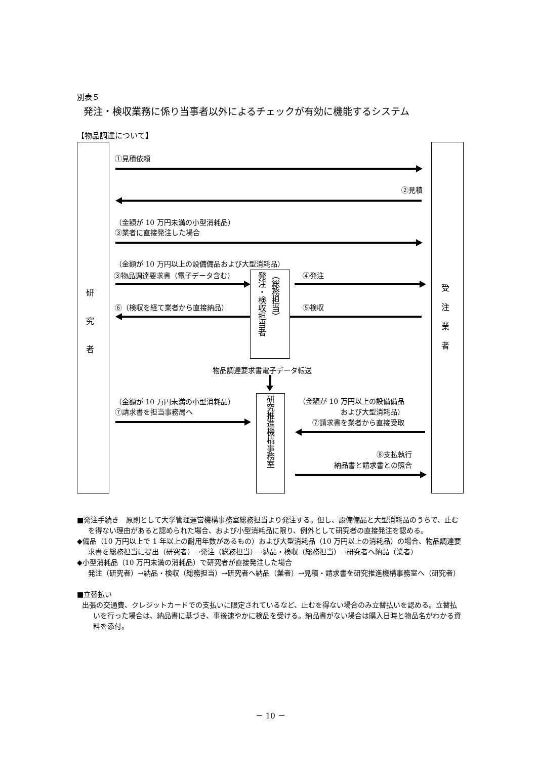別表５
発注・検収業務に係り当事者以外によるチェックが有効に機能するシステム
【物品調達について】
研 究 者
受 注 業 者
①見積依頼
②見積
（金額が 10 万円未満の小型消耗品）
③業者に直接発注した場合
（金額が 10 万円以上の設備備品および大型消耗品）
③物品調達要求書（電子データ含む）
⑥（検収を経て業者から直接納品）
発注・検収担当者
（総務担当）
④発注
⑤検収
物品調達要求書電子データ転送
研究推進機構事務室
（金額が 10 万円未満の小型消耗品）
⑦請求書を担当事務局へ
（金額が 10 万円以上の設備備品
および大型消耗品）
⑦請求書を業者から直接受取
⑧支払執行
納品書と請求書との照合
■発注手続き　原則として大学管理運営機構事務室総務担当より発注する。但し、設備備品と大型消耗品のうちで、止むを得ない理由があると認められた場合、および小型消耗品に限り、例外として研究者の直接発注を認める。
◆備品（10 万円以上で 1 年以上の耐用年数があるもの）および大型消耗品（10 万円以上の消耗品）の場合、物品調達要求書を総務担当に提出（研究者）→発注（総務担当）→納品・検収（総務担当）→研究者へ納品（業者）
◆小型消耗品（10 万円未満の消耗品）で研究者が直接発注した場合
発注（研究者）→納品・検収（総務担当）→研究者へ納品（業者）→見積・請求書を研究推進機構事務室へ（研究者）
■立替払い
出張の交通費、クレジットカードでの支払いに限定されているなど、止むを得ない場合のみ立替払いを認める。立替払いを行った場合は、納品書に基づき、事後速やかに検品を受ける。納品書がない場合は購入日時と物品名がわかる資料を添付。
－ 10 －